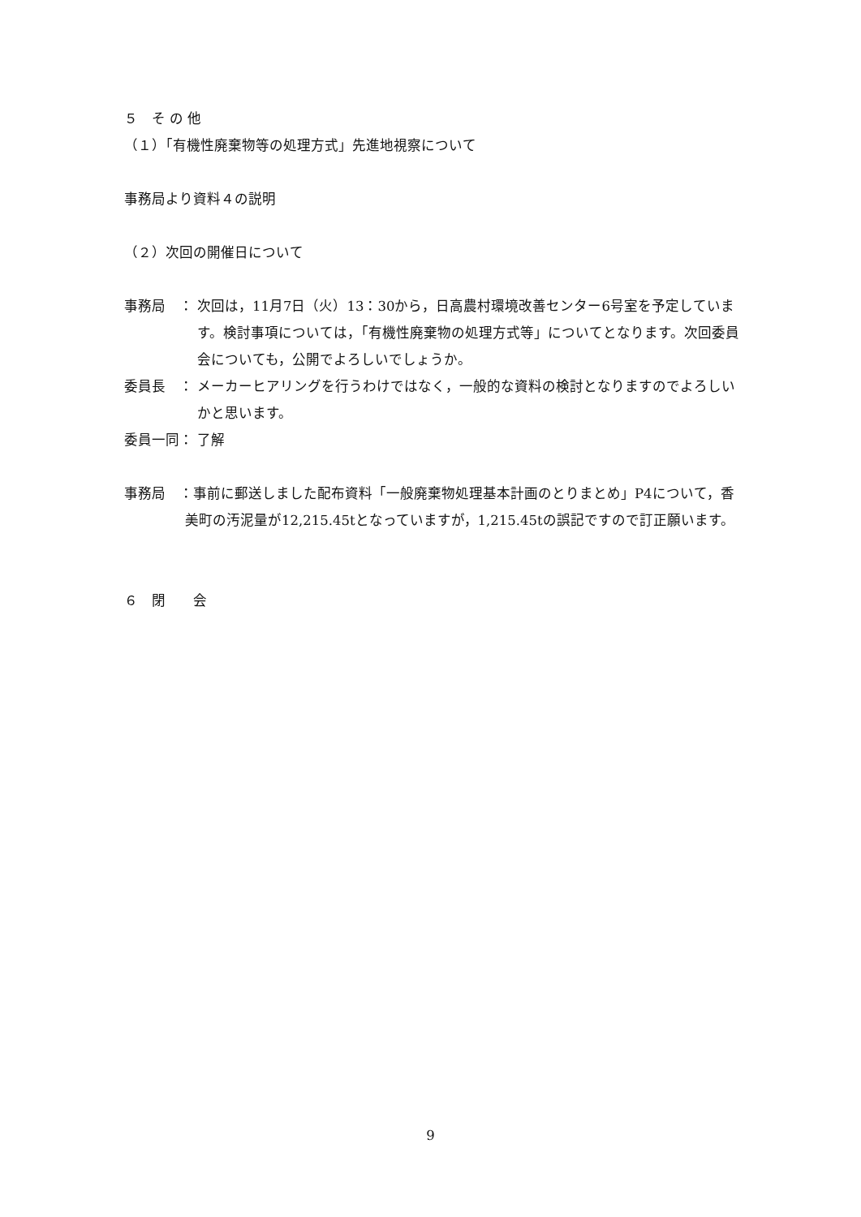５　そ の 他
（１）「有機性廃棄物等の処理方式」先進地視察について
事務局より資料４の説明
（２）次回の開催日について
事務局　： 次回は，11月7日（火）13：30から，日高農村環境改善センター6号室を予定しています。検討事項については，「有機性廃棄物の処理方式等」についてとなります。次回委員会についても，公開でよろしいでしょうか。
委員長　： メーカーヒアリングを行うわけではなく，一般的な資料の検討となりますのでよろしいかと思います。
委員一同： 了解
事務局　：事前に郵送しました配布資料「一般廃棄物処理基本計画のとりまとめ」P4について，香美町の汚泥量が12,215.45tとなっていますが，1,215.45tの誤記ですので訂正願います。
６　閉　　会
9